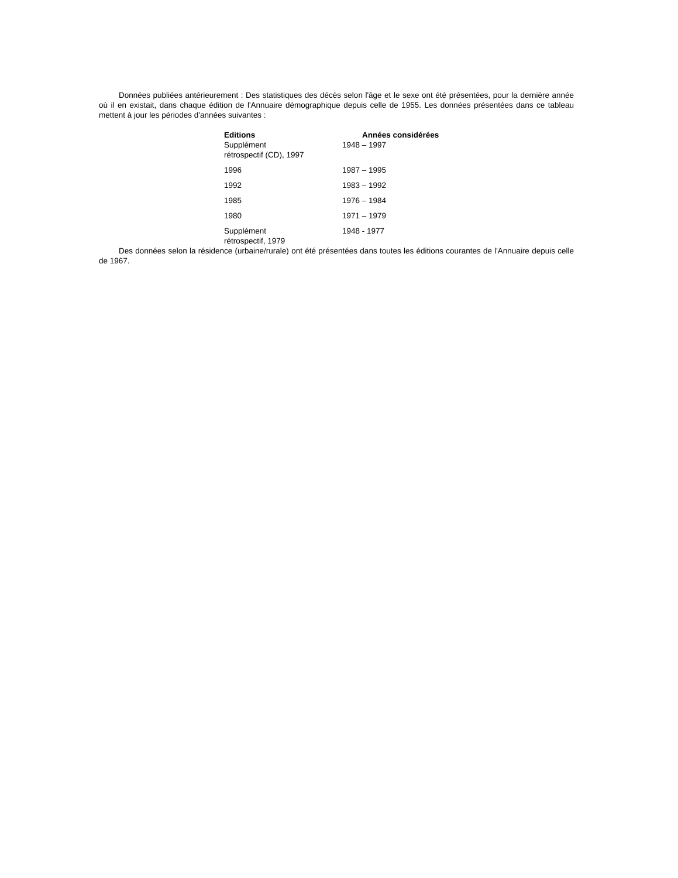Données publiées antérieurement : Des statistiques des décès selon l'âge et le sexe ont été présentées, pour la dernière année où il en existait, dans chaque édition de l'Annuaire démographique depuis celle de 1955. Les données présentées dans ce tableau mettent à jour les périodes d'années suivantes :
| Editions | Années considérées |
| --- | --- |
| Supplément rétrospectif (CD), 1997 | 1948 – 1997 |
| 1996 | 1987 – 1995 |
| 1992 | 1983 – 1992 |
| 1985 | 1976 – 1984 |
| 1980 | 1971 – 1979 |
| Supplément rétrospectif, 1979 | 1948 - 1977 |
Des données selon la résidence (urbaine/rurale) ont été présentées dans toutes les éditions courantes de l'Annuaire depuis celle de 1967.